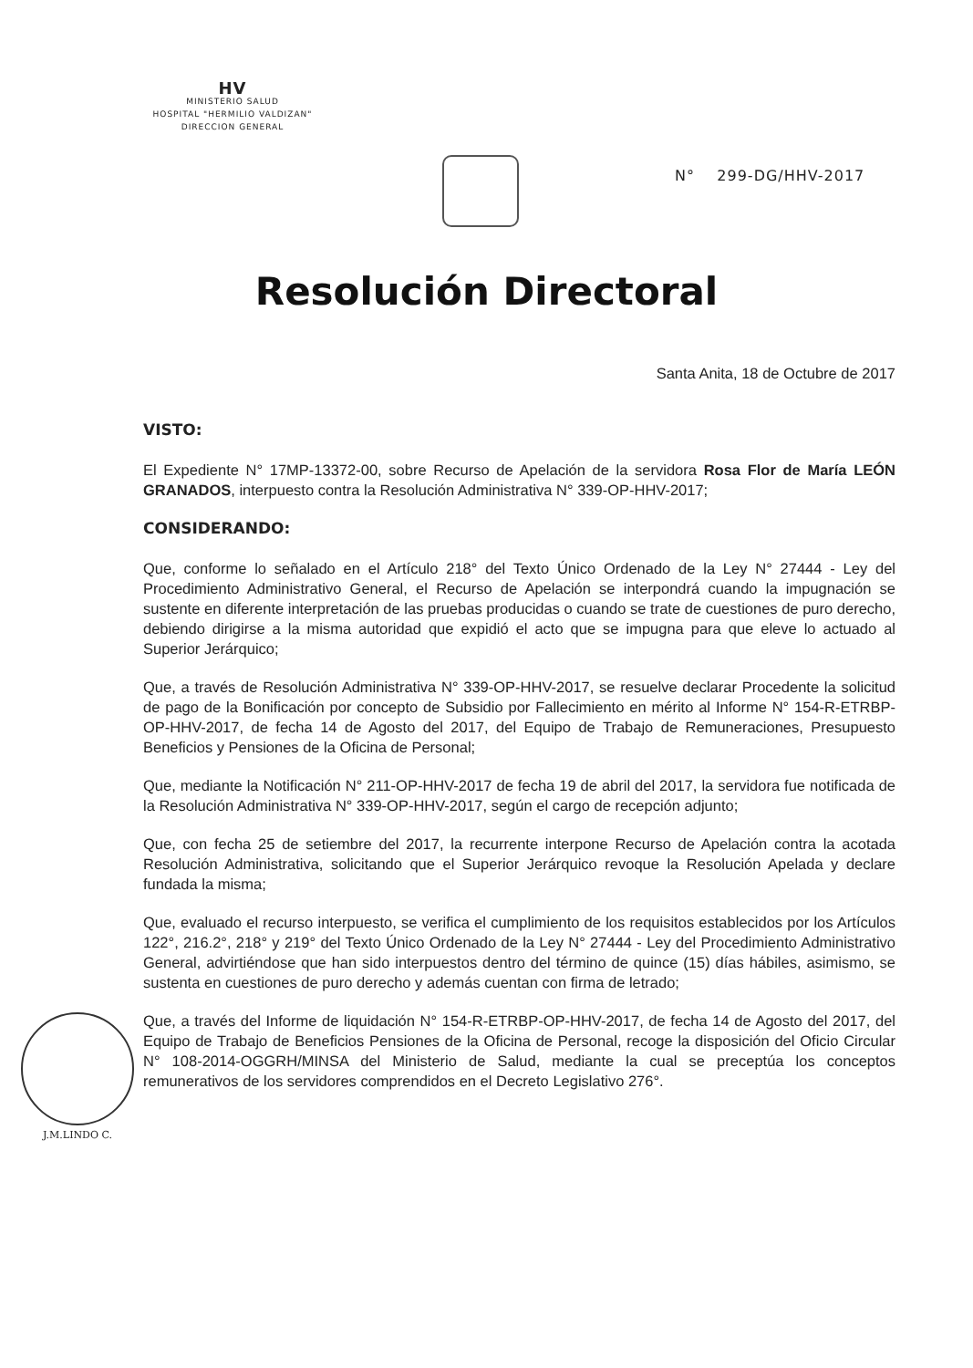HV
MINISTERIO SALUD
HOSPITAL "HERMILIO VALDIZAN"
DIRECCION GENERAL
N° 299-DG/HHV-2017
Resolución Directoral
Santa Anita, 18 de Octubre de 2017
VISTO:
El Expediente N° 17MP-13372-00, sobre Recurso de Apelación de la servidora Rosa Flor de María LEÓN GRANADOS, interpuesto contra la Resolución Administrativa N° 339-OP-HHV-2017;
CONSIDERANDO:
Que, conforme lo señalado en el Artículo 218° del Texto Único Ordenado de la Ley N° 27444 - Ley del Procedimiento Administrativo General, el Recurso de Apelación se interpondrá cuando la impugnación se sustente en diferente interpretación de las pruebas producidas o cuando se trate de cuestiones de puro derecho, debiendo dirigirse a la misma autoridad que expidió el acto que se impugna para que eleve lo actuado al Superior Jerárquico;
Que, a través de Resolución Administrativa N° 339-OP-HHV-2017, se resuelve declarar Procedente la solicitud de pago de la Bonificación por concepto de Subsidio por Fallecimiento en mérito al Informe N° 154-R-ETRBP-OP-HHV-2017, de fecha 14 de Agosto del 2017, del Equipo de Trabajo de Remuneraciones, Presupuesto Beneficios y Pensiones de la Oficina de Personal;
Que, mediante la Notificación N° 211-OP-HHV-2017 de fecha 19 de abril del 2017, la servidora fue notificada de la Resolución Administrativa N° 339-OP-HHV-2017, según el cargo de recepción adjunto;
Que, con fecha 25 de setiembre del 2017, la recurrente interpone Recurso de Apelación contra la acotada Resolución Administrativa, solicitando que el Superior Jerárquico revoque la Resolución Apelada y declare fundada la misma;
Que, evaluado el recurso interpuesto, se verifica el cumplimiento de los requisitos establecidos por los Artículos 122°, 216.2°, 218° y 219° del Texto Único Ordenado de la Ley N° 27444 - Ley del Procedimiento Administrativo General, advirtiéndose que han sido interpuestos dentro del término de quince (15) días hábiles, asimismo, se sustenta en cuestiones de puro derecho y además cuentan con firma de letrado;
Que, a través del Informe de liquidación N° 154-R-ETRBP-OP-HHV-2017, de fecha 14 de Agosto del 2017, del Equipo de Trabajo de Beneficios Pensiones de la Oficina de Personal, recoge la disposición del Oficio Circular N° 108-2014-OGGRH/MINSA del Ministerio de Salud, mediante la cual se preceptúa los conceptos remunerativos de los servidores comprendidos en el Decreto Legislativo 276°.
J.M.LINDO C.